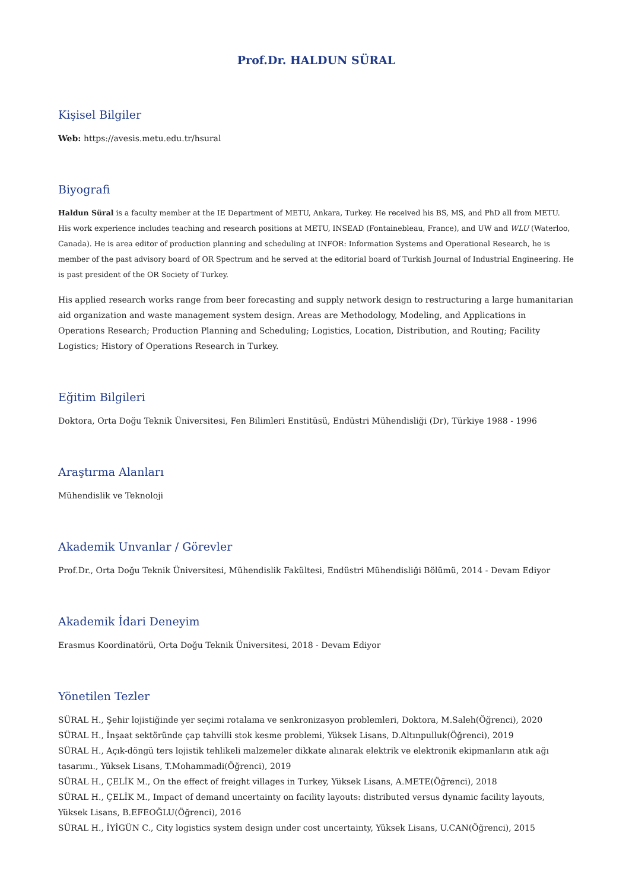Prof.Dr. HALDUN SÜRAL
Kişisel Bilgiler
Web: https://avesis.metu.edu.tr/hsural
Biyografi
Haldun Süral is a faculty member at the IE Department of METU, Ankara, Turkey. He received his BS, MS, and PhD all from METU. His work experience includes teaching and research positions at METU, INSEAD (Fontainebleau, France), and UW and WLU (Waterloo, Canada). He is area editor of production planning and scheduling at INFOR: Information Systems and Operational Research, he is member of the past advisory board of OR Spectrum and he served at the editorial board of Turkish Journal of Industrial Engineering. He is past president of the OR Society of Turkey.
His applied research works range from beer forecasting and supply network design to restructuring a large humanitarian aid organization and waste management system design. Areas are Methodology, Modeling, and Applications in Operations Research; Production Planning and Scheduling; Logistics, Location, Distribution, and Routing; Facility Logistics; History of Operations Research in Turkey.
Eğitim Bilgileri
Doktora, Orta Doğu Teknik Üniversitesi, Fen Bilimleri Enstitüsü, Endüstri Mühendisliği (Dr), Türkiye 1988 - 1996
Araştırma Alanları
Mühendislik ve Teknoloji
Akademik Unvanlar / Görevler
Prof.Dr., Orta Doğu Teknik Üniversitesi, Mühendislik Fakültesi, Endüstri Mühendisliği Bölümü, 2014 - Devam Ediyor
Akademik İdari Deneyim
Erasmus Koordinatörü, Orta Doğu Teknik Üniversitesi, 2018 - Devam Ediyor
Yönetilen Tezler
SÜRAL H., Şehir lojistiğinde yer seçimi rotalama ve senkronizasyon problemleri, Doktora, M.Saleh(Öğrenci), 2020
SÜRAL H., İnşaat sektöründe çap tahvilli stok kesme problemi, Yüksek Lisans, D.Altınpulluk(Öğrenci), 2019
SÜRAL H., Açık-döngü ters lojistik tehlikeli malzemeler dikkate alınarak elektrik ve elektronik ekipmanların atık ağı tasarımı., Yüksek Lisans, T.Mohammadi(Öğrenci), 2019
SÜRAL H., ÇELİK M., On the effect of freight villages in Turkey, Yüksek Lisans, A.METE(Öğrenci), 2018
SÜRAL H., ÇELİK M., Impact of demand uncertainty on facility layouts: distributed versus dynamic facility layouts, Yüksek Lisans, B.EFEOĞLU(Öğrenci), 2016
SÜRAL H., İYİGÜN C., City logistics system design under cost uncertainty, Yüksek Lisans, U.CAN(Öğrenci), 2015